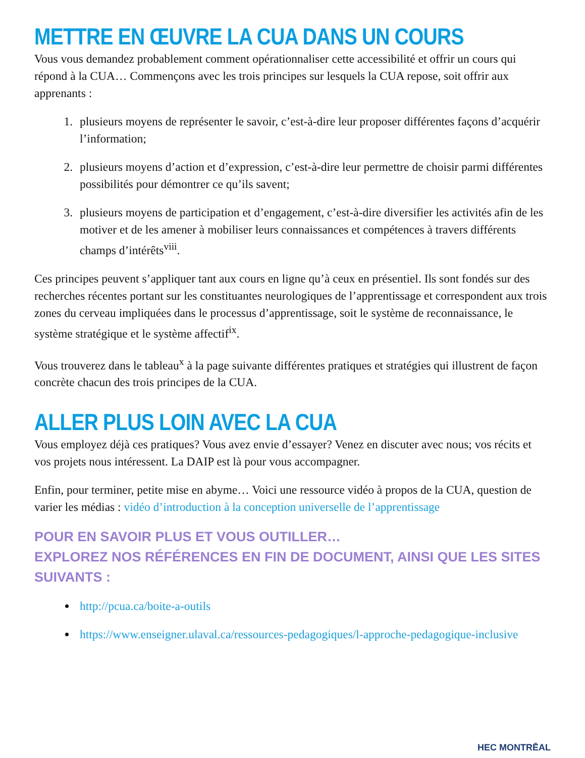METTRE EN ŒUVRE LA CUA DANS UN COURS
Vous vous demandez probablement comment opérationnaliser cette accessibilité et offrir un cours qui répond à la CUA… Commençons avec les trois principes sur lesquels la CUA repose, soit offrir aux apprenants :
1. plusieurs moyens de représenter le savoir, c’est-à-dire leur proposer différentes façons d’acquérir l’information;
2. plusieurs moyens d’action et d’expression, c’est-à-dire leur permettre de choisir parmi différentes possibilités pour démontrer ce qu’ils savent;
3. plusieurs moyens de participation et d’engagement, c’est-à-dire diversifier les activités afin de les motiver et de les amener à mobiliser leurs connaissances et compétences à travers différents champs d’intérêts<sup>viii</sup>.
Ces principes peuvent s’appliquer tant aux cours en ligne qu’à ceux en présentiel. Ils sont fondés sur des recherches récentes portant sur les constituantes neurologiques de l’apprentissage et correspondent aux trois zones du cerveau impliquées dans le processus d’apprentissage, soit le système de reconnaissance, le système stratégique et le système affectif<sup>ix</sup>.
Vous trouverez dans le tableau<sup>x</sup> à la page suivante différentes pratiques et stratégies qui illustrent de façon concrète chacun des trois principes de la CUA.
ALLER PLUS LOIN AVEC LA CUA
Vous employez déjà ces pratiques? Vous avez envie d’essayer? Venez en discuter avec nous; vos récits et vos projets nous intéressent. La DAIP est là pour vous accompagner.
Enfin, pour terminer, petite mise en abyme… Voici une ressource vidéo à propos de la CUA, question de varier les médias : vidéo d’introduction à la conception universelle de l’apprentissage
POUR EN SAVOIR PLUS ET VOUS OUTILLER…
EXPLOREZ NOS RÉFÉRENCES EN FIN DE DOCUMENT, AINSI QUE LES SITES SUIVANTS :
http://pcua.ca/boite-a-outils
https://www.enseigner.ulaval.ca/ressources-pedagogiques/l-approche-pedagogique-inclusive
HEC MONTRĒAL